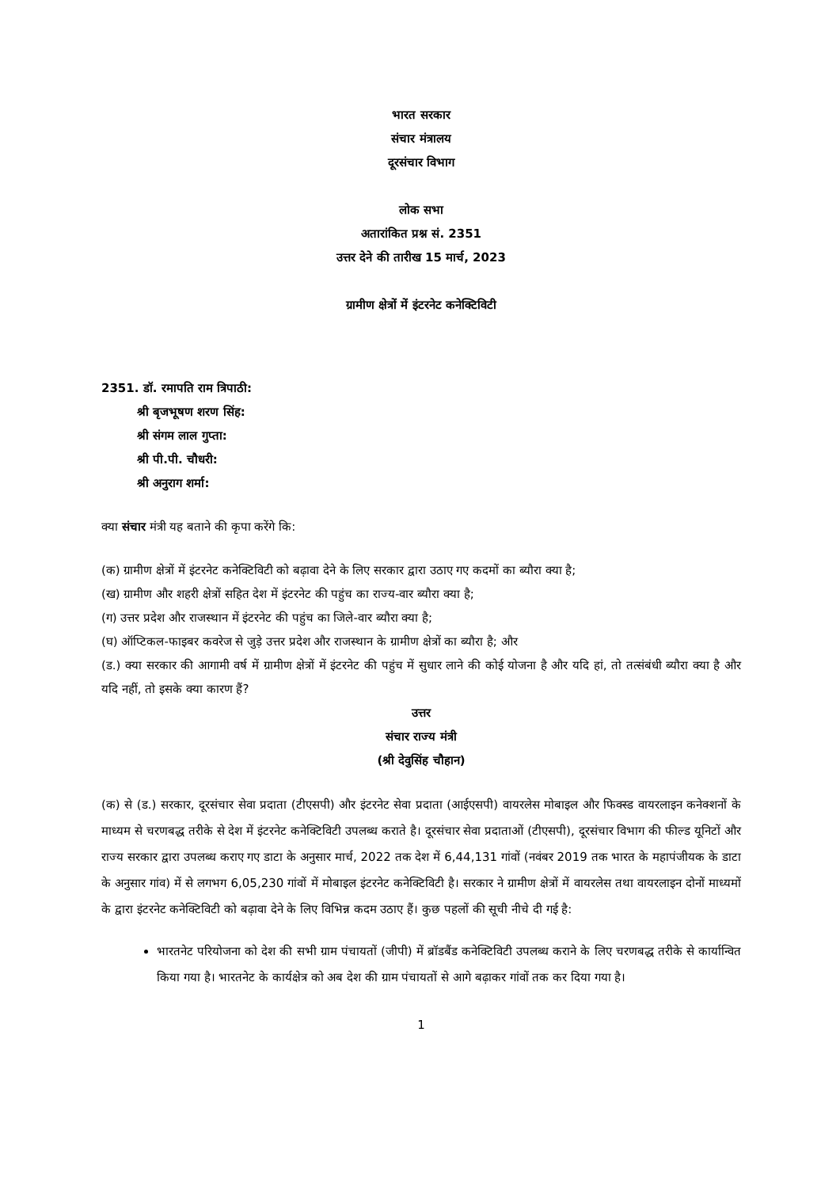भारत सरकार
संचार मंत्रालय
दूरसंचार विभाग
लोक सभा
अतारांकित प्रश्न सं. 2351
उत्तर देने की तारीख 15 मार्च, 2023
ग्रामीण क्षेत्रों में इंटरनेट कनेक्टिविटी
2351. डॉ. रमापति राम त्रिपाठी:
श्री बृजभूषण शरण सिंह:
श्री संगम लाल गुप्ता:
श्री पी.पी. चौधरी:
श्री अनुराग शर्मा:
क्या संचार मंत्री यह बताने की कृपा करेंगे कि:
(क) ग्रामीण क्षेत्रों में इंटरनेट कनेक्टिविटी को बढ़ावा देने के लिए सरकार द्वारा उठाए गए कदमों का ब्यौरा क्या है;
(ख) ग्रामीण और शहरी क्षेत्रों सहित देश में इंटरनेट की पहुंच का राज्य-वार ब्यौरा क्या है;
(ग) उत्तर प्रदेश और राजस्थान में इंटरनेट की पहुंच का जिले-वार ब्यौरा क्या है;
(घ) ऑप्टिकल-फाइबर कवरेज से जुड़े उत्तर प्रदेश और राजस्थान के ग्रामीण क्षेत्रों का ब्यौरा है; और
(ड.) क्या सरकार की आगामी वर्ष में ग्रामीण क्षेत्रों में इंटरनेट की पहुंच में सुधार लाने की कोई योजना है और यदि हां, तो तत्संबंधी ब्यौरा क्या है और यदि नहीं, तो इसके क्या कारण हैं?
उत्तर
संचार राज्य मंत्री
(श्री देवुसिंह चौहान)
(क) से (ड.) सरकार, दूरसंचार सेवा प्रदाता (टीएसपी) और इंटरनेट सेवा प्रदाता (आईएसपी) वायरलेस मोबाइल और फिक्स्ड वायरलाइन कनेक्शनों के माध्यम से चरणबद्ध तरीके से देश में इंटरनेट कनेक्टिविटी उपलब्ध कराते है। दूरसंचार सेवा प्रदाताओं (टीएसपी), दूरसंचार विभाग की फील्ड यूनिटों और राज्य सरकार द्वारा उपलब्ध कराए गए डाटा के अनुसार मार्च, 2022 तक देश में 6,44,131 गांवों (नवंबर 2019 तक भारत के महापंजीयक के डाटा के अनुसार गांव) में से लगभग 6,05,230 गांवों में मोबाइल इंटरनेट कनेक्टिविटी है। सरकार ने ग्रामीण क्षेत्रों में वायरलेस तथा वायरलाइन दोनों माध्यमों के द्वारा इंटरनेट कनेक्टिविटी को बढ़ावा देने के लिए विभिन्न कदम उठाए हैं। कुछ पहलों की सूची नीचे दी गई है:
भारतनेट परियोजना को देश की सभी ग्राम पंचायतों (जीपी) में ब्रॉडबैंड कनेक्टिविटी उपलब्ध कराने के लिए चरणबद्ध तरीके से कार्यान्वित किया गया है। भारतनेट के कार्यक्षेत्र को अब देश की ग्राम पंचायतों से आगे बढ़ाकर गांवों तक कर दिया गया है।
1